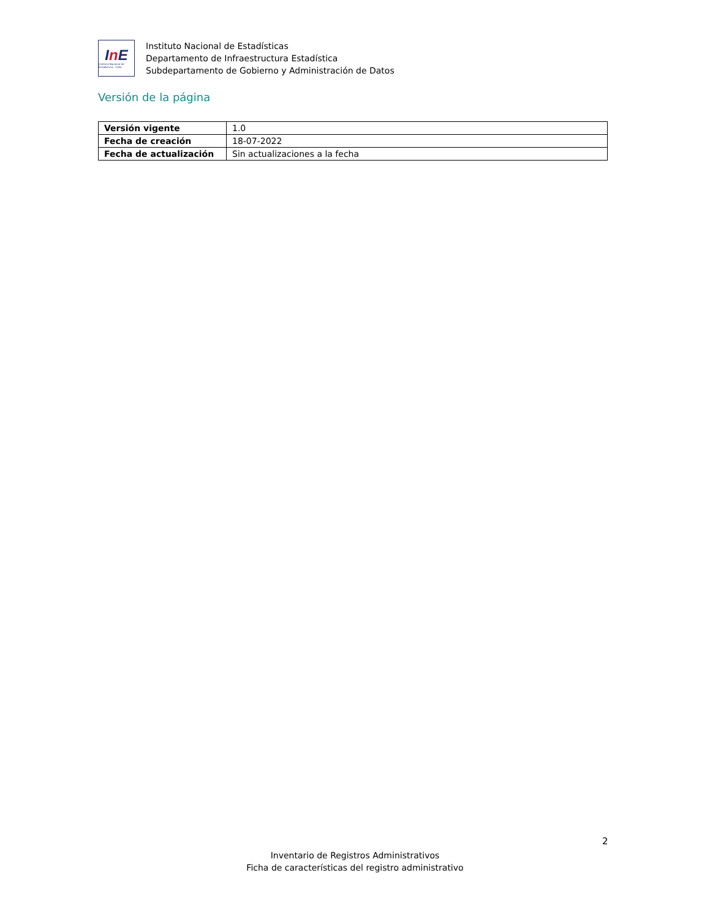In E
Instituto Nacional de Estadísticas · Chile
Instituto Nacional de Estadísticas
Departamento de Infraestructura Estadística
Subdepartamento de Gobierno y Administración de Datos
Versión de la página
| Versión vigente | 1.0 |
| Fecha de creación | 18-07-2022 |
| Fecha de actualización | Sin actualizaciones a la fecha |
2
Inventario de Registros Administrativos
Ficha de características del registro administrativo